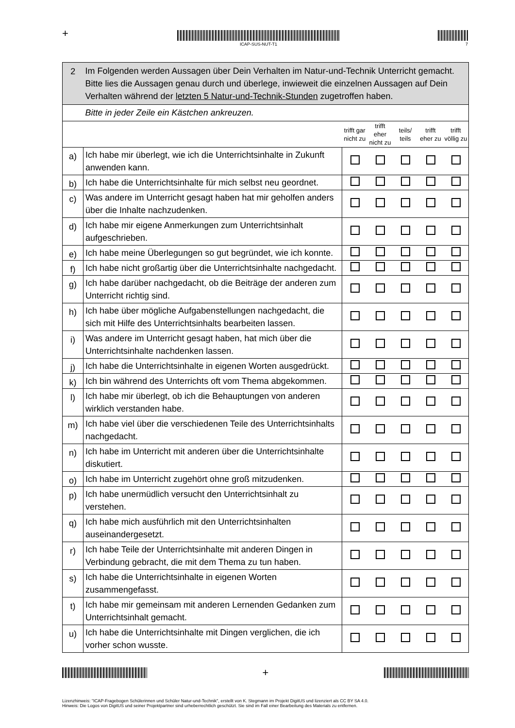+
ICAP-SUS-NUT-T1
7
| 2 | Im Folgenden werden Aussagen über Dein Verhalten im Natur-und-Technik Unterricht gemacht. Bitte lies die Aussagen genau durch und überlege, inwieweit die einzelnen Aussagen auf Dein Verhalten während der letzten 5 Natur-und-Technik-Stunden zugetroffen haben. | | | | | |
| | Bitte in jeder Zeile ein Kästchen ankreuzen. | | | | | |
| | | trifft gar nicht zu | trifft eher nicht zu | teils/ teils | trifft eher zu | trifft völlig zu |
| a) | Ich habe mir überlegt, wie ich die Unterrichtsinhalte in Zukunft anwenden kann. | | | | | |
| b) | Ich habe die Unterrichtsinhalte für mich selbst neu geordnet. | | | | | |
| c) | Was andere im Unterricht gesagt haben hat mir geholfen anders über die Inhalte nachzudenken. | | | | | |
| d) | Ich habe mir eigene Anmerkungen zum Unterrichtsinhalt aufgeschrieben. | | | | | |
| e) | Ich habe meine Überlegungen so gut begründet, wie ich konnte. | | | | | |
| f) | Ich habe nicht großartig über die Unterrichtsinhalte nachgedacht. | | | | | |
| g) | Ich habe darüber nachgedacht, ob die Beiträge der anderen zum Unterricht richtig sind. | | | | | |
| h) | Ich habe über mögliche Aufgabenstellungen nachgedacht, die sich mit Hilfe des Unterrichtsinhalts bearbeiten lassen. | | | | | |
| i) | Was andere im Unterricht gesagt haben, hat mich über die Unterrichtsinhalte nachdenken lassen. | | | | | |
| j) | Ich habe die Unterrichtsinhalte in eigenen Worten ausgedrückt. | | | | | |
| k) | Ich bin während des Unterrichts oft vom Thema abgekommen. | | | | | |
| l) | Ich habe mir überlegt, ob ich die Behauptungen von anderen wirklich verstanden habe. | | | | | |
| m) | Ich habe viel über die verschiedenen Teile des Unterrichtsinhalts nachgedacht. | | | | | |
| n) | Ich habe im Unterricht mit anderen über die Unterrichtsinhalte diskutiert. | | | | | |
| o) | Ich habe im Unterricht zugehört ohne groß mitzudenken. | | | | | |
| p) | Ich habe unermüdlich versucht den Unterrichtsinhalt zu verstehen. | | | | | |
| q) | Ich habe mich ausführlich mit den Unterrichtsinhalten auseinandergesetzt. | | | | | |
| r) | Ich habe Teile der Unterrichtsinhalte mit anderen Dingen in Verbindung gebracht, die mit dem Thema zu tun haben. | | | | | |
| s) | Ich habe die Unterrichtsinhalte in eigenen Worten zusammengefasst. | | | | | |
| t) | Ich habe mir gemeinsam mit anderen Lernenden Gedanken zum Unterrichtsinhalt gemacht. | | | | | |
| u) | Ich habe die Unterrichtsinhalte mit Dingen verglichen, die ich vorher schon wusste. | | | | | |
+
Lizenzhinweis: "ICAP-Fragebogen Schülerinnen und Schüler Natur-und-Technik", erstellt von K. Stegmann im Projekt DigitUS und lizenziert als CC BY SA 4.0.
Hinweis: Die Logos von DigitUS und seiner Projektpartner sind urheberrechtlich geschützt. Sie sind im Fall einer Bearbeitung des Materials zu entfernen.